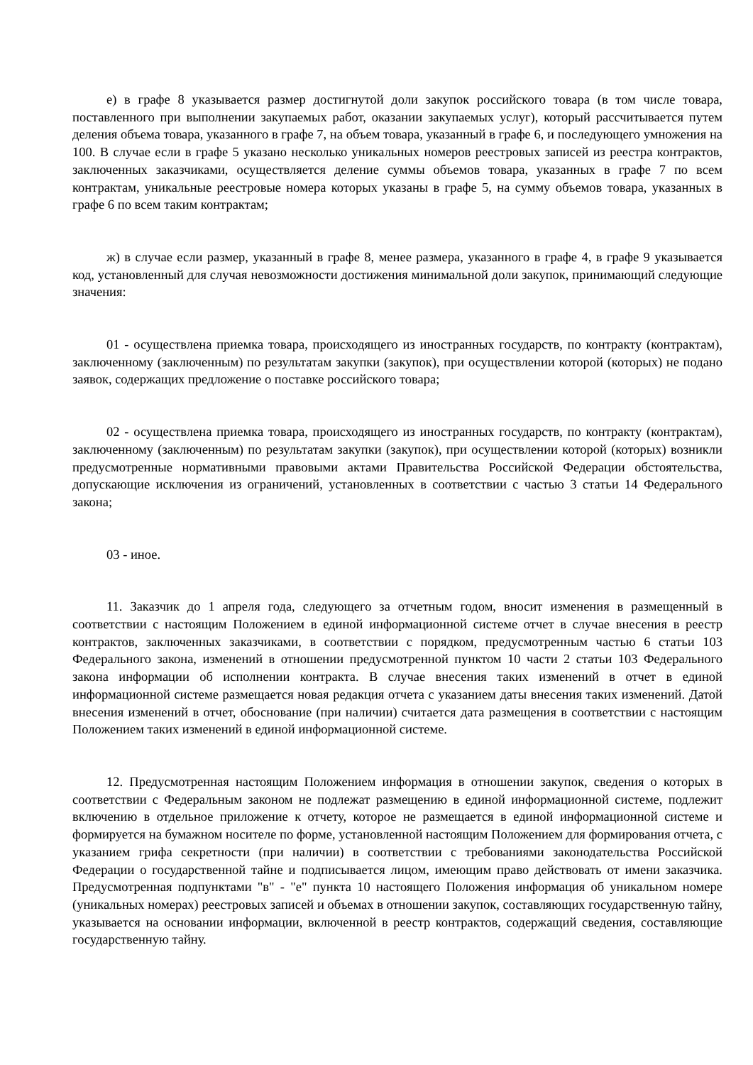е) в графе 8 указывается размер достигнутой доли закупок российского товара (в том числе товара, поставленного при выполнении закупаемых работ, оказании закупаемых услуг), который рассчитывается путем деления объема товара, указанного в графе 7, на объем товара, указанный в графе 6, и последующего умножения на 100. В случае если в графе 5 указано несколько уникальных номеров реестровых записей из реестра контрактов, заключенных заказчиками, осуществляется деление суммы объемов товара, указанных в графе 7 по всем контрактам, уникальные реестровые номера которых указаны в графе 5, на сумму объемов товара, указанных в графе 6 по всем таким контрактам;
ж) в случае если размер, указанный в графе 8, менее размера, указанного в графе 4, в графе 9 указывается код, установленный для случая невозможности достижения минимальной доли закупок, принимающий следующие значения:
01 - осуществлена приемка товара, происходящего из иностранных государств, по контракту (контрактам), заключенному (заключенным) по результатам закупки (закупок), при осуществлении которой (которых) не подано заявок, содержащих предложение о поставке российского товара;
02 - осуществлена приемка товара, происходящего из иностранных государств, по контракту (контрактам), заключенному (заключенным) по результатам закупки (закупок), при осуществлении которой (которых) возникли предусмотренные нормативными правовыми актами Правительства Российской Федерации обстоятельства, допускающие исключения из ограничений, установленных в соответствии с частью 3 статьи 14 Федерального закона;
03 - иное.
11. Заказчик до 1 апреля года, следующего за отчетным годом, вносит изменения в размещенный в соответствии с настоящим Положением в единой информационной системе отчет в случае внесения в реестр контрактов, заключенных заказчиками, в соответствии с порядком, предусмотренным частью 6 статьи 103 Федерального закона, изменений в отношении предусмотренной пунктом 10 части 2 статьи 103 Федерального закона информации об исполнении контракта. В случае внесения таких изменений в отчет в единой информационной системе размещается новая редакция отчета с указанием даты внесения таких изменений. Датой внесения изменений в отчет, обоснование (при наличии) считается дата размещения в соответствии с настоящим Положением таких изменений в единой информационной системе.
12. Предусмотренная настоящим Положением информация в отношении закупок, сведения о которых в соответствии с Федеральным законом не подлежат размещению в единой информационной системе, подлежит включению в отдельное приложение к отчету, которое не размещается в единой информационной системе и формируется на бумажном носителе по форме, установленной настоящим Положением для формирования отчета, с указанием грифа секретности (при наличии) в соответствии с требованиями законодательства Российской Федерации о государственной тайне и подписывается лицом, имеющим право действовать от имени заказчика. Предусмотренная подпунктами "в" - "е" пункта 10 настоящего Положения информация об уникальном номере (уникальных номерах) реестровых записей и объемах в отношении закупок, составляющих государственную тайну, указывается на основании информации, включенной в реестр контрактов, содержащий сведения, составляющие государственную тайну.